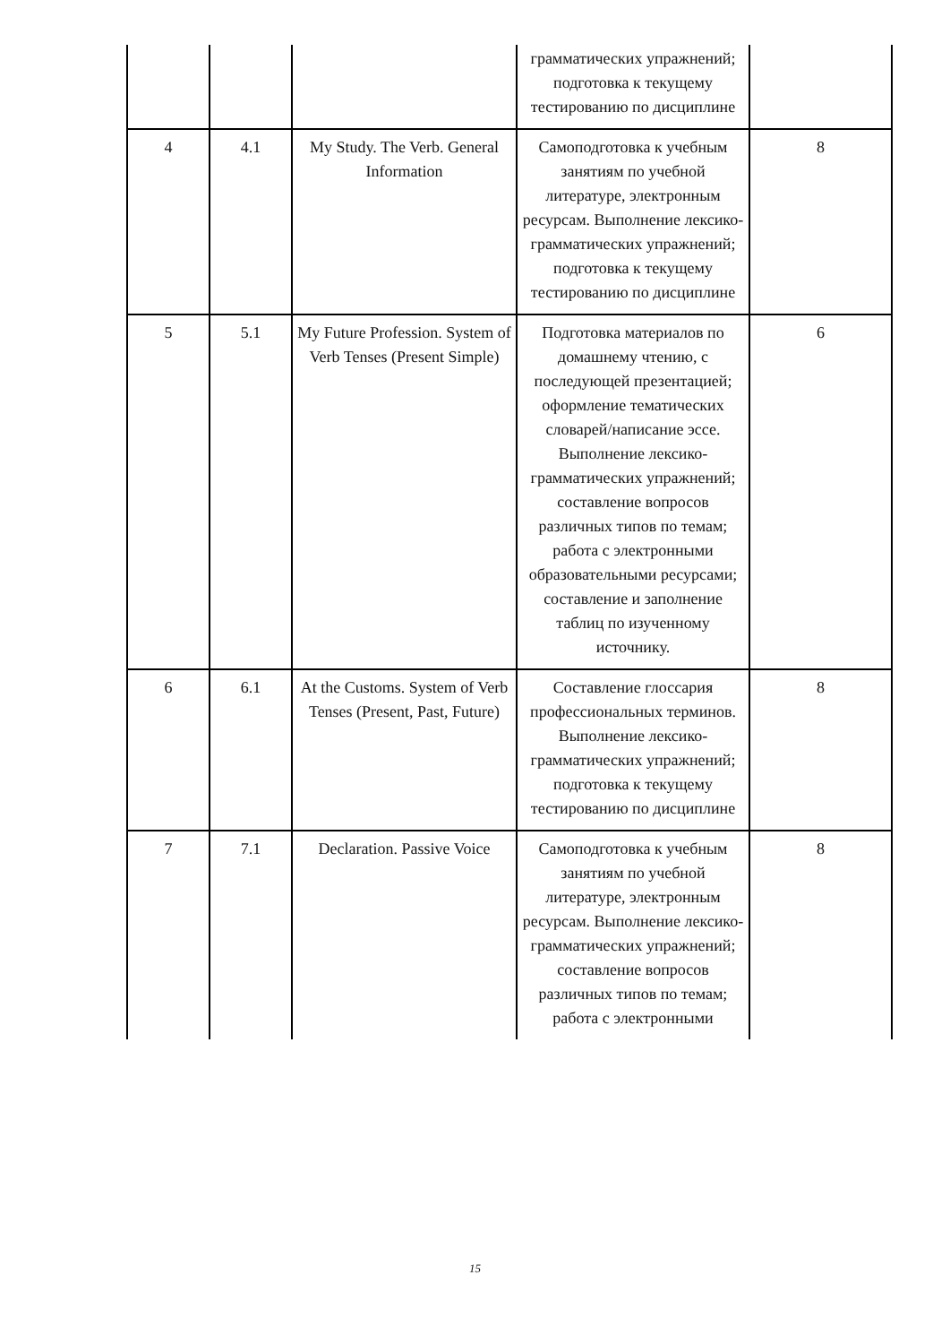| | | | грамматических упражнений; подготовка к текущему тестированию по дисциплине | |
| 4 | 4.1 | My Study. The Verb. General Information | Самоподготовка к учебным занятиям по учебной литературе, электронным ресурсам. Выполнение лексико-грамматических упражнений; подготовка к текущему тестированию по дисциплине | 8 |
| 5 | 5.1 | My Future Profession. System of Verb Tenses (Present Simple) | Подготовка материалов по домашнему чтению, с последующей презентацией; оформление тематических словарей/написание эссе. Выполнение лексико-грамматических упражнений; составление вопросов различных типов по темам; работа с электронными образовательными ресурсами; составление и заполнение таблиц по изученному источнику. | 6 |
| 6 | 6.1 | At the Customs. System of Verb Tenses (Present, Past, Future) | Составление глоссария профессиональных терминов. Выполнение лексико-грамматических упражнений; подготовка к текущему тестированию по дисциплине | 8 |
| 7 | 7.1 | Declaration. Passive Voice | Самоподготовка к учебным занятиям по учебной литературе, электронным ресурсам. Выполнение лексико-грамматических упражнений; составление вопросов различных типов по темам; работа с электронными | 8 |
15